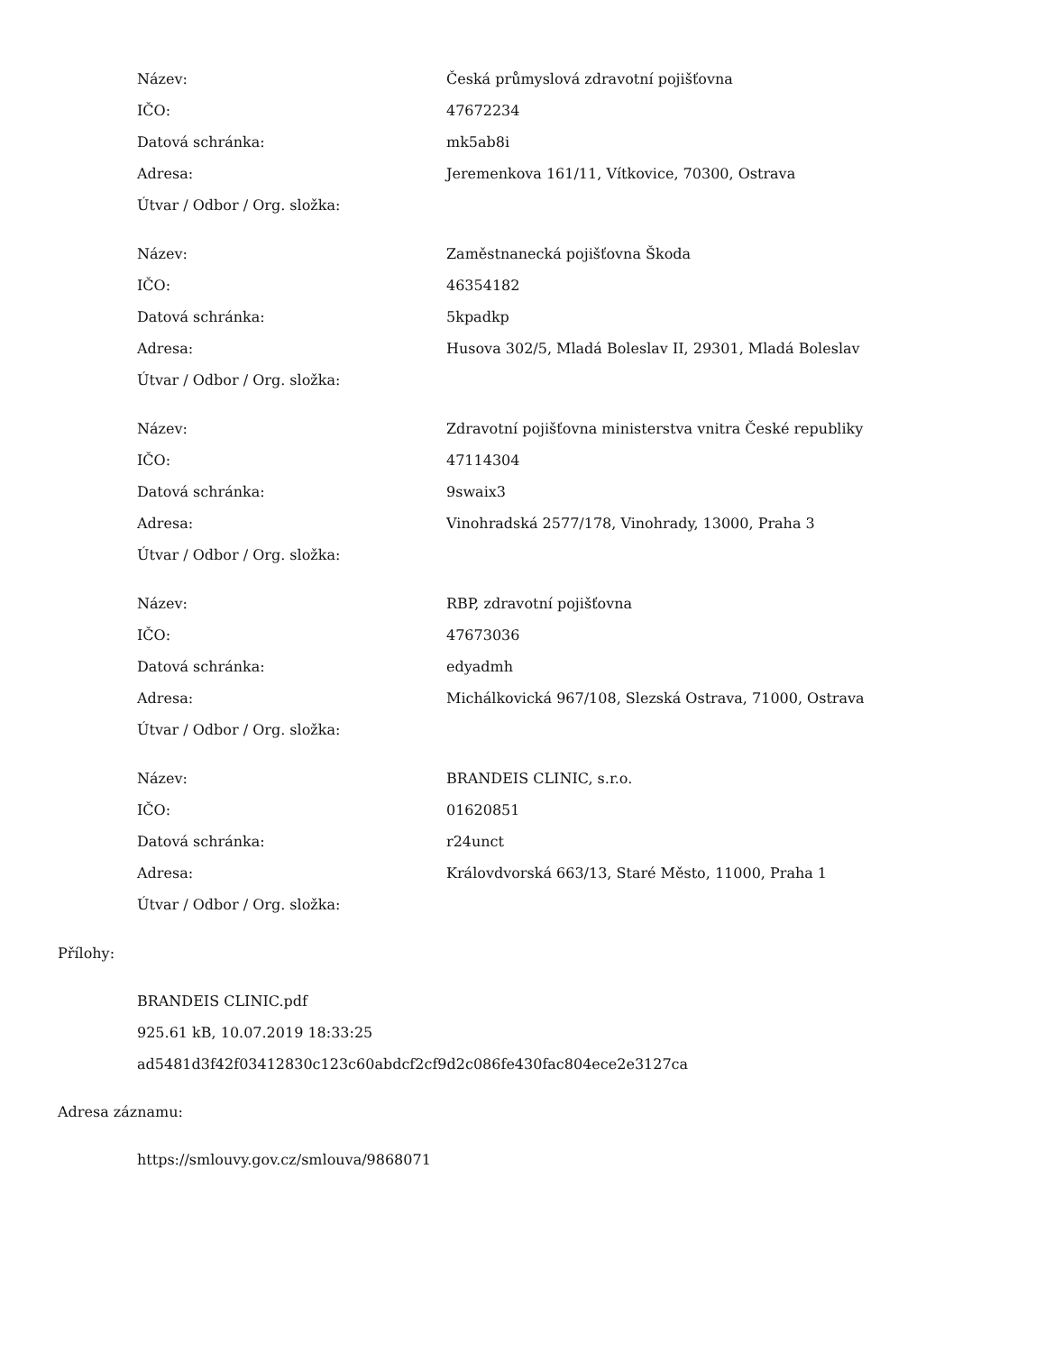| Název: | Česká průmyslová zdravotní pojišťovna |
| IČO: | 47672234 |
| Datová schránka: | mk5ab8i |
| Adresa: | Jeremenkova 161/11, Vítkovice, 70300, Ostrava |
| Útvar / Odbor / Org. složka: | |
| Název: | Zaměstnanecká pojišťovna Škoda |
| IČO: | 46354182 |
| Datová schránka: | 5kpadkp |
| Adresa: | Husova 302/5, Mladá Boleslav II, 29301, Mladá Boleslav |
| Útvar / Odbor / Org. složka: | |
| Název: | Zdravotní pojišťovna ministerstva vnitra České republiky |
| IČO: | 47114304 |
| Datová schránka: | 9swaix3 |
| Adresa: | Vinohradská 2577/178, Vinohrady, 13000, Praha 3 |
| Útvar / Odbor / Org. složka: | |
| Název: | RBP, zdravotní pojišťovna |
| IČO: | 47673036 |
| Datová schránka: | edyadmh |
| Adresa: | Michálkovická 967/108, Slezská Ostrava, 71000, Ostrava |
| Útvar / Odbor / Org. složka: | |
| Název: | BRANDEIS CLINIC, s.r.o. |
| IČO: | 01620851 |
| Datová schránka: | r24unct |
| Adresa: | Královdvorská 663/13, Staré Město, 11000, Praha 1 |
| Útvar / Odbor / Org. složka: | |
Přílohy:
BRANDEIS CLINIC.pdf
925.61 kB, 10.07.2019 18:33:25
ad5481d3f42f03412830c123c60abdcf2cf9d2c086fe430fac804ece2e3127ca
Adresa záznamu:
https://smlouvy.gov.cz/smlouva/9868071